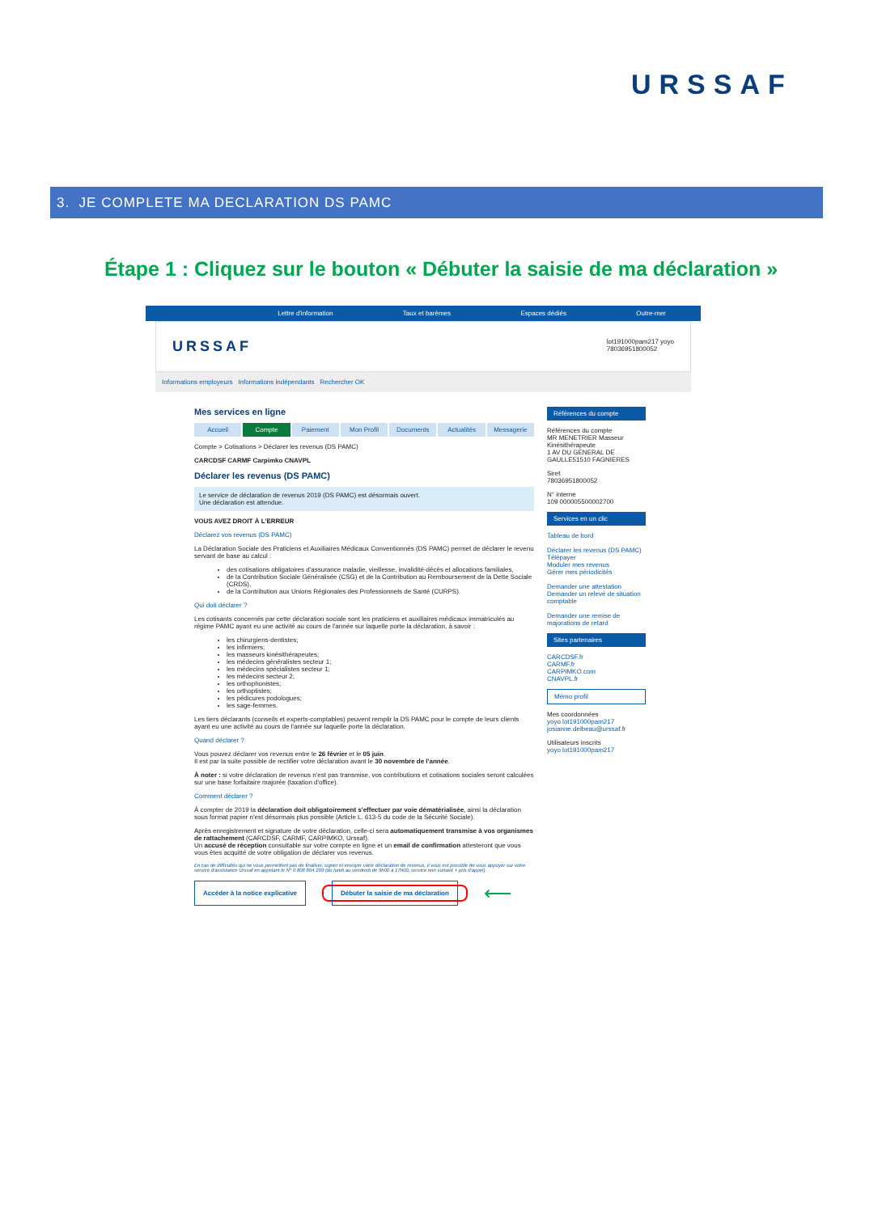URSSAF
3. JE COMPLETE MA DECLARATION DS PAMC
Étape 1 : Cliquez sur le bouton « Débuter la saisie de ma déclaration »
Lettre d'information Taux et barèmes Espaces dédiés Outre-mer
URSSAF lot191000pam217 yoyo
78036951800052
Informations employeurs Informations indépendants Rechercher OK
Mes services en ligne
Accueil Compte Paiement Mon Profil Documents Actualités Messagerie
Compte > Cotisations > Déclarer les revenus (DS PAMC)
CARCDSF CARMF Carpimko CNAVPL
Déclarer les revenus (DS PAMC)
Le service de déclaration de revenus 2019 (DS PAMC) est désormais ouvert.
Une déclaration est attendue.
VOUS AVEZ DROIT À L'ERREUR
Déclarez vos revenus (DS PAMC)
La Déclaration Sociale des Praticiens et Auxiliaires Médicaux Conventionnés (DS PAMC) permet de déclarer le revenu servant de base au calcul :
des cotisations obligatoires d'assurance maladie, vieillesse, invalidité-décès et allocations familiales,
de la Contribution Sociale Généralisée (CSG) et de la Contribution au Remboursement de la Dette Sociale (CRDS),
de la Contribution aux Unions Régionales des Professionnels de Santé (CURPS).
Qui doit déclarer ?
Les cotisants concernés par cette déclaration sociale sont les praticiens et auxiliaires médicaux immatriculés au régime PAMC ayant eu une activité au cours de l'année sur laquelle porte la déclaration, à savoir :
les chirurgiens-dentistes;
les infirmiers;
les masseurs kinésithérapeutes;
les médecins généralistes secteur 1;
les médecins spécialistes secteur 1;
les médecins secteur 2;
les orthophonistes;
les orthoptistes;
les pédicures podologues;
les sage-femmes.
Les tiers déclarants (conseils et experts-comptables) peuvent remplir la DS PAMC pour le compte de leurs clients ayant eu une activité au cours de l'année sur laquelle porte la déclaration.
Quand déclarer ?
Vous pouvez déclarer vos revenus entre le 26 février et le 05 juin.
Il est par la suite possible de rectifier votre déclaration avant le 30 novembre de l'année.
À noter : si votre déclaration de revenus n'est pas transmise, vos contributions et cotisations sociales seront calculées sur une base forfaitaire majorée (taxation d'office).
Comment déclarer ?
À compter de 2019 la déclaration doit obligatoirement s'effectuer par voie dématérialisée, ainsi la déclaration sous format papier n'est désormais plus possible (Article L. 613-5 du code de la Sécurité Sociale).
Après enregistrement et signature de votre déclaration, celle-ci sera automatiquement transmise à vos organismes de rattachement (CARCDSF, CARMF, CARPIMKO, Urssaf).
Un accusé de réception consultable sur votre compte en ligne et un email de confirmation attesteront que vous vous êtes acquitté de votre obligation de déclarer vos revenus.
En cas de difficultés qui ne vous permettent pas de finaliser, signer et envoyer votre déclaration de revenus, il vous est possible de vous appuyer sur votre service d'assistance Urssaf en appelant le N° 0 806 804 209 (du lundi au vendredi de 9h00 à 17h00, service non surtaxé + prix d'appel).
Accéder à la notice explicative Débuter la saisie de ma déclaration ⟵
Références du compte
Références du compte
MR MENETRIER Masseur Kinésithérapeute
1 AV DU GENERAL DE GAULLE51510 FAGNIERES
Siret
78036951800052
N° interne
109 000005500002700
Services en un clic
Tableau de bord
Déclarer les revenus (DS PAMC)
Télépayer
Moduler mes revenus
Gérer mes périodicités
Demander une attestation
Demander un relevé de situation comptable
Demander une remise de majorations de retard
Sites partenaires
CARCDSF.fr
CARMF.fr
CARPIMKO.com
CNAVPL.fr
Mémo profil
Mes coordonnées
yoyo lot191000pam217
josianne.delbeau@urssaf.fr
Utilisateurs inscrits
yoyo lot191000pam217